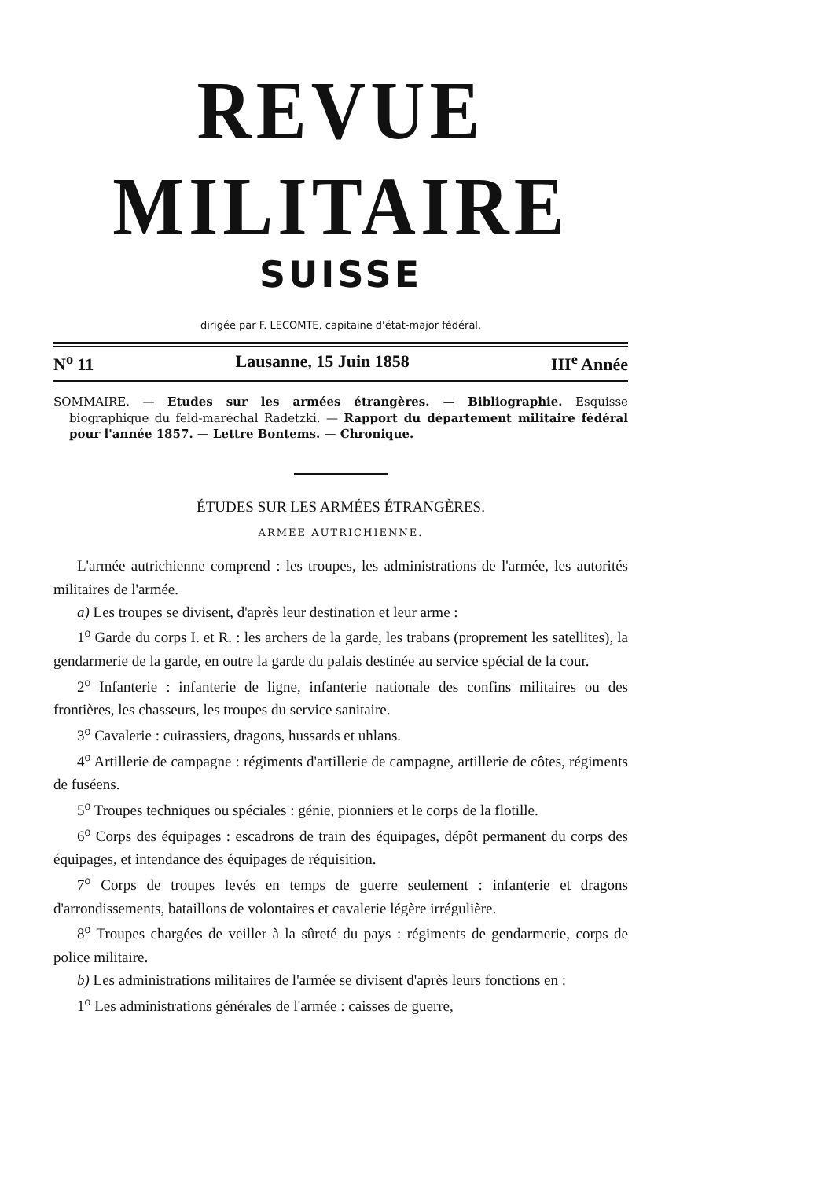REVUE MILITAIRE
SUISSE
dirigée par F. LECOMTE, capitaine d'état-major fédéral.
N<sup>o</sup> 11 Lausanne, 15 Juin 1858 III<sup>e</sup> Année
SOMMAIRE. — Etudes sur les armées étrangères. — Bibliographie. Esquisse biographique du feld-maréchal Radetzki. — Rapport du département militaire fédéral pour l'année 1857. — Lettre Bontems. — Chronique.
ÉTUDES SUR LES ARMÉES ÉTRANGÈRES.
ARMÉE AUTRICHIENNE.
L'armée autrichienne comprend : les troupes, les administrations de l'armée, les autorités militaires de l'armée.
a) Les troupes se divisent, d'après leur destination et leur arme :
1<sup>o</sup> Garde du corps I. et R. : les archers de la garde, les trabans (proprement les satellites), la gendarmerie de la garde, en outre la garde du palais destinée au service spécial de la cour.
2<sup>o</sup> Infanterie : infanterie de ligne, infanterie nationale des confins militaires ou des frontières, les chasseurs, les troupes du service sanitaire.
3<sup>o</sup> Cavalerie : cuirassiers, dragons, hussards et uhlans.
4<sup>o</sup> Artillerie de campagne : régiments d'artillerie de campagne, artillerie de côtes, régiments de fuséens.
5<sup>o</sup> Troupes techniques ou spéciales : génie, pionniers et le corps de la flotille.
6<sup>o</sup> Corps des équipages : escadrons de train des équipages, dépôt permanent du corps des équipages, et intendance des équipages de réquisition.
7<sup>o</sup> Corps de troupes levés en temps de guerre seulement : infanterie et dragons d'arrondissements, bataillons de volontaires et cavalerie légère irrégulière.
8<sup>o</sup> Troupes chargées de veiller à la sûreté du pays : régiments de gendarmerie, corps de police militaire.
b) Les administrations militaires de l'armée se divisent d'après leurs fonctions en :
1<sup>o</sup> Les administrations générales de l'armée : caisses de guerre,